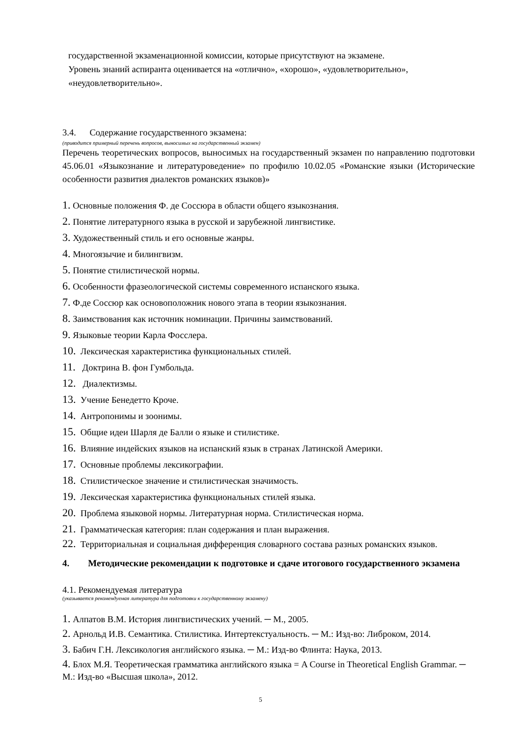государственной экзаменационной комиссии, которые присутствуют на экзамене.
Уровень знаний аспиранта оценивается на «отлично», «хорошо», «удовлетворительно», «неудовлетворительно».
3.4. Содержание государственного экзамена:
(приводится примерный перечень вопросов, выносимых на государственный экзамен)
Перечень теоретических вопросов, выносимых на государственный экзамен по направлению подготовки 45.06.01 «Языкознание и литературоведение» по профилю 10.02.05 «Романские языки (Исторические особенности развития диалектов романских языков)»
1. Основные положения Ф. де Соссюра в области общего языкознания.
2. Понятие литературного языка в русской и зарубежной лингвистике.
3. Художественный стиль и его основные жанры.
4. Многоязычие и билингвизм.
5. Понятие стилистической нормы.
6. Особенности фразеологической системы современного испанского языка.
7. Ф.де Соссюр как основоположник нового этапа в теории языкознания.
8. Заимствования как источник номинации. Причины заимствований.
9. Языковые теории Карла Фосслера.
10. Лексическая характеристика функциональных стилей.
11. Доктрина В. фон Гумбольда.
12. Диалектизмы.
13. Учение Бенедетто Кроче.
14. Антропонимы и зоонимы.
15. Общие идеи Шарля де Балли о языке и стилистике.
16. Влияние индейских языков на испанский язык в странах Латинской Америки.
17. Основные проблемы лексикографии.
18. Стилистическое значение и стилистическая значимость.
19. Лексическая характеристика функциональных стилей языка.
20. Проблема языковой нормы. Литературная норма. Стилистическая норма.
21. Грамматическая категория: план содержания и план выражения.
22. Территориальная и социальная дифференция словарного состава разных романских языков.
4. Методические рекомендации к подготовке и сдаче итогового государственного экзамена
4.1. Рекомендуемая литература
(указывается рекомендуемая литература для подготовки к государственному экзамену)
1. Алпатов В.М. История лингвистических учений. ─ М., 2005.
2. Арнольд И.В. Семантика. Стилистика. Интертекстуальность. ─ М.: Изд-во: Либроком, 2014.
3. Бабич Г.Н. Лексикология английского языка. ─ М.: Изд-во Флинта: Наука, 2013.
4. Блох М.Я. Теоретическая грамматика английского языка = A Course in Theoretical English Grammar. ─ М.: Изд-во «Высшая школа», 2012.
5